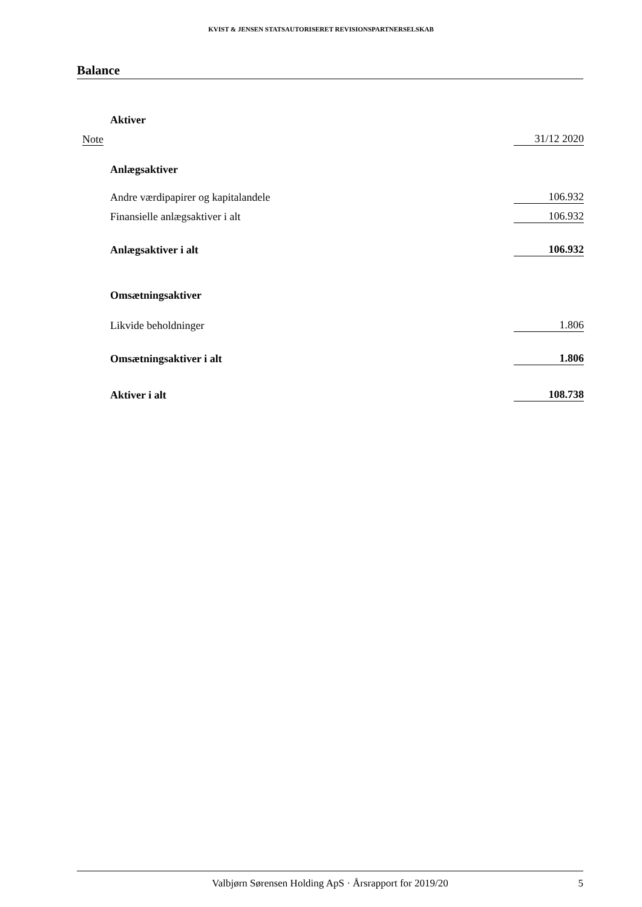KVIST & JENSEN STATSAUTORISERET REVISIONSPARTNERSELSKAB
Balance
| | Aktiver | |
| Note | | 31/12 2020 |
| | Anlægsaktiver | |
| | Andre værdipapirer og kapitalandele | 106.932 |
| | Finansielle anlægsaktiver i alt | 106.932 |
| | Anlægsaktiver i alt | 106.932 |
| | Omsætningsaktiver | |
| | Likvide beholdninger | 1.806 |
| | Omsætningsaktiver i alt | 1.806 |
| | Aktiver i alt | 108.738 |
Valbjørn Sørensen Holding ApS · Årsrapport for 2019/20 5